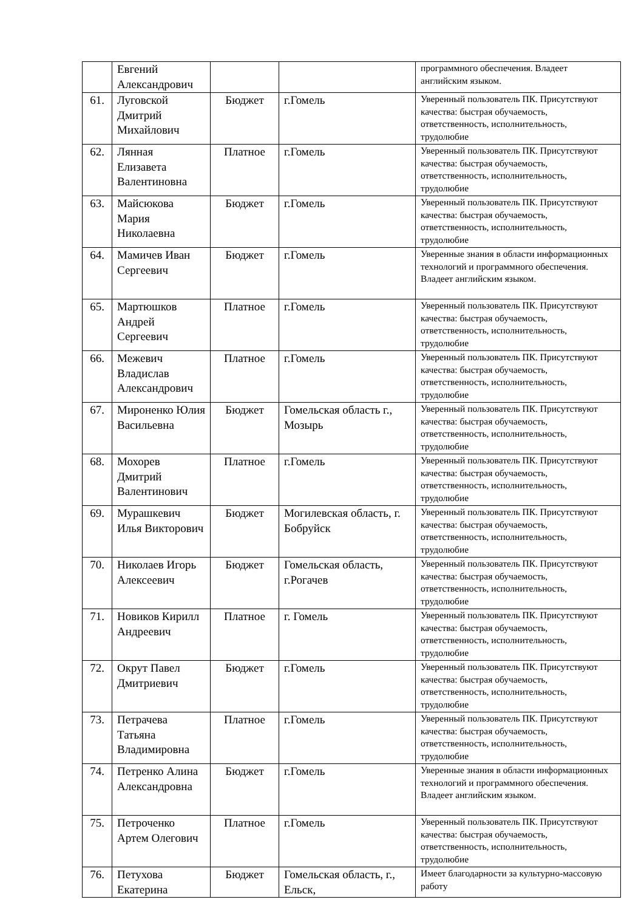| | Евгений Александрович | | | программного обеспечения. Владеет английским языком. |
| 61. | Луговской Дмитрий Михайлович | Бюджет | г.Гомель | Уверенный пользователь ПК. Присутствуют качества: быстрая обучаемость, ответственность, исполнительность, трудолюбие |
| 62. | Лянная Елизавета Валентиновна | Платное | г.Гомель | Уверенный пользователь ПК. Присутствуют качества: быстрая обучаемость, ответственность, исполнительность, трудолюбие |
| 63. | Майсюкова Мария Николаевна | Бюджет | г.Гомель | Уверенный пользователь ПК. Присутствуют качества: быстрая обучаемость, ответственность, исполнительность, трудолюбие |
| 64. | Мамичев Иван Сергеевич | Бюджет | г.Гомель | Уверенные знания в области информационных технологий и программного обеспечения. Владеет английским языком. |
| 65. | Мартюшков Андрей Сергеевич | Платное | г.Гомель | Уверенный пользователь ПК. Присутствуют качества: быстрая обучаемость, ответственность, исполнительность, трудолюбие |
| 66. | Межевич Владислав Александрович | Платное | г.Гомель | Уверенный пользователь ПК. Присутствуют качества: быстрая обучаемость, ответственность, исполнительность, трудолюбие |
| 67. | Мироненко Юлия Васильевна | Бюджет | Гомельская область г., Мозырь | Уверенный пользователь ПК. Присутствуют качества: быстрая обучаемость, ответственность, исполнительность, трудолюбие |
| 68. | Мохорев Дмитрий Валентинович | Платное | г.Гомель | Уверенный пользователь ПК. Присутствуют качества: быстрая обучаемость, ответственность, исполнительность, трудолюбие |
| 69. | Мурашкевич Илья Викторович | Бюджет | Могилевская область, г. Бобруйск | Уверенный пользователь ПК. Присутствуют качества: быстрая обучаемость, ответственность, исполнительность, трудолюбие |
| 70. | Николаев Игорь Алексеевич | Бюджет | Гомельская область, г.Рогачев | Уверенный пользователь ПК. Присутствуют качества: быстрая обучаемость, ответственность, исполнительность, трудолюбие |
| 71. | Новиков Кирилл Андреевич | Платное | г. Гомель | Уверенный пользователь ПК. Присутствуют качества: быстрая обучаемость, ответственность, исполнительность, трудолюбие |
| 72. | Окрут Павел Дмитриевич | Бюджет | г.Гомель | Уверенный пользователь ПК. Присутствуют качества: быстрая обучаемость, ответственность, исполнительность, трудолюбие |
| 73. | Петрачева Татьяна Владимировна | Платное | г.Гомель | Уверенный пользователь ПК. Присутствуют качества: быстрая обучаемость, ответственность, исполнительность, трудолюбие |
| 74. | Петренко Алина Александровна | Бюджет | г.Гомель | Уверенные знания в области информационных технологий и программного обеспечения. Владеет английским языком. |
| 75. | Петроченко Артем Олегович | Платное | г.Гомель | Уверенный пользователь ПК. Присутствуют качества: быстрая обучаемость, ответственность, исполнительность, трудолюбие |
| 76. | Петухова Екатерина | Бюджет | Гомельская область, г., Ельск, | Имеет благодарности за культурно-массовую работу |